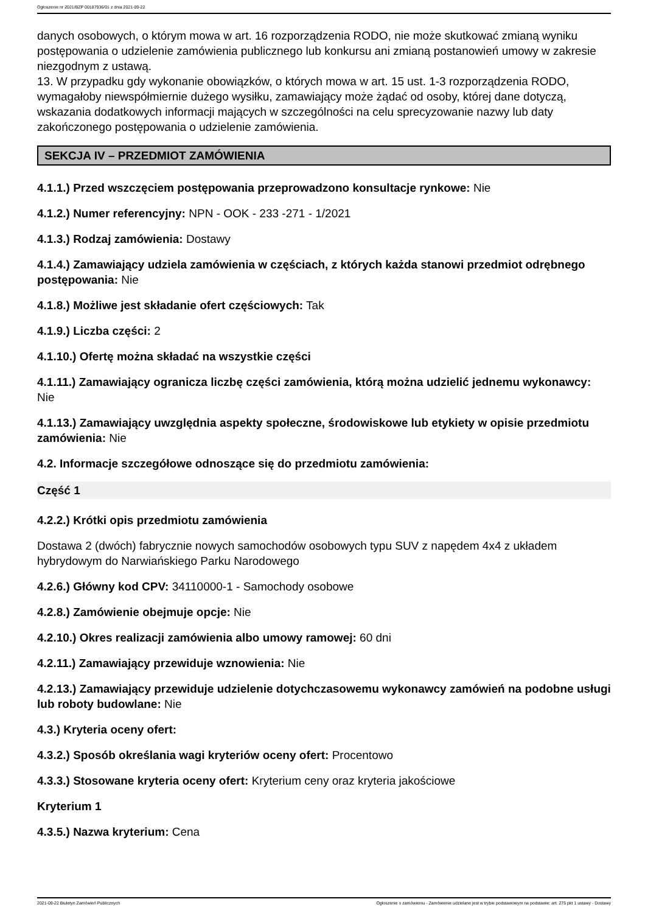Ogłoszenie nr 2021/BZP 00187936/01 z dnia 2021-09-22
danych osobowych, o którym mowa w art. 16 rozporządzenia RODO, nie może skutkować zmianą wyniku postępowania o udzielenie zamówienia publicznego lub konkursu ani zmianą postanowień umowy w zakresie niezgodnym z ustawą.
13. W przypadku gdy wykonanie obowiązków, o których mowa w art. 15 ust. 1-3 rozporządzenia RODO, wymagałoby niewspółmiernie dużego wysiłku, zamawiający może żądać od osoby, której dane dotyczą, wskazania dodatkowych informacji mających w szczególności na celu sprecyzowanie nazwy lub daty zakończonego postępowania o udzielenie zamówienia.
SEKCJA IV – PRZEDMIOT ZAMÓWIENIA
4.1.1.) Przed wszczęciem postępowania przeprowadzono konsultacje rynkowe: Nie
4.1.2.) Numer referencyjny: NPN - OOK - 233 -271 - 1/2021
4.1.3.) Rodzaj zamówienia: Dostawy
4.1.4.) Zamawiający udziela zamówienia w częściach, z których każda stanowi przedmiot odrębnego postępowania: Nie
4.1.8.) Możliwe jest składanie ofert częściowych: Tak
4.1.9.) Liczba części: 2
4.1.10.) Ofertę można składać na wszystkie części
4.1.11.) Zamawiający ogranicza liczbę części zamówienia, którą można udzielić jednemu wykonawcy: Nie
4.1.13.) Zamawiający uwzględnia aspekty społeczne, środowiskowe lub etykiety w opisie przedmiotu zamówienia: Nie
4.2. Informacje szczegółowe odnoszące się do przedmiotu zamówienia:
Część 1
4.2.2.) Krótki opis przedmiotu zamówienia
Dostawa 2 (dwóch) fabrycznie nowych samochodów osobowych typu SUV z napędem 4x4 z układem hybrydowym do Narwiańskiego Parku Narodowego
4.2.6.) Główny kod CPV: 34110000-1 - Samochody osobowe
4.2.8.) Zamówienie obejmuje opcje: Nie
4.2.10.) Okres realizacji zamówienia albo umowy ramowej: 60 dni
4.2.11.) Zamawiający przewiduje wznowienia: Nie
4.2.13.) Zamawiający przewiduje udzielenie dotychczasowemu wykonawcy zamówień na podobne usługi lub roboty budowlane: Nie
4.3.) Kryteria oceny ofert:
4.3.2.) Sposób określania wagi kryteriów oceny ofert: Procentowo
4.3.3.) Stosowane kryteria oceny ofert: Kryterium ceny oraz kryteria jakościowe
Kryterium 1
4.3.5.) Nazwa kryterium: Cena
2021-09-22 Biuletyn Zamówień Publicznych Ogłoszenie o zamówieniu - Zamówienie udzielane jest w trybie podstawowym na podstawie: art. 275 pkt 1 ustawy - Dostawy